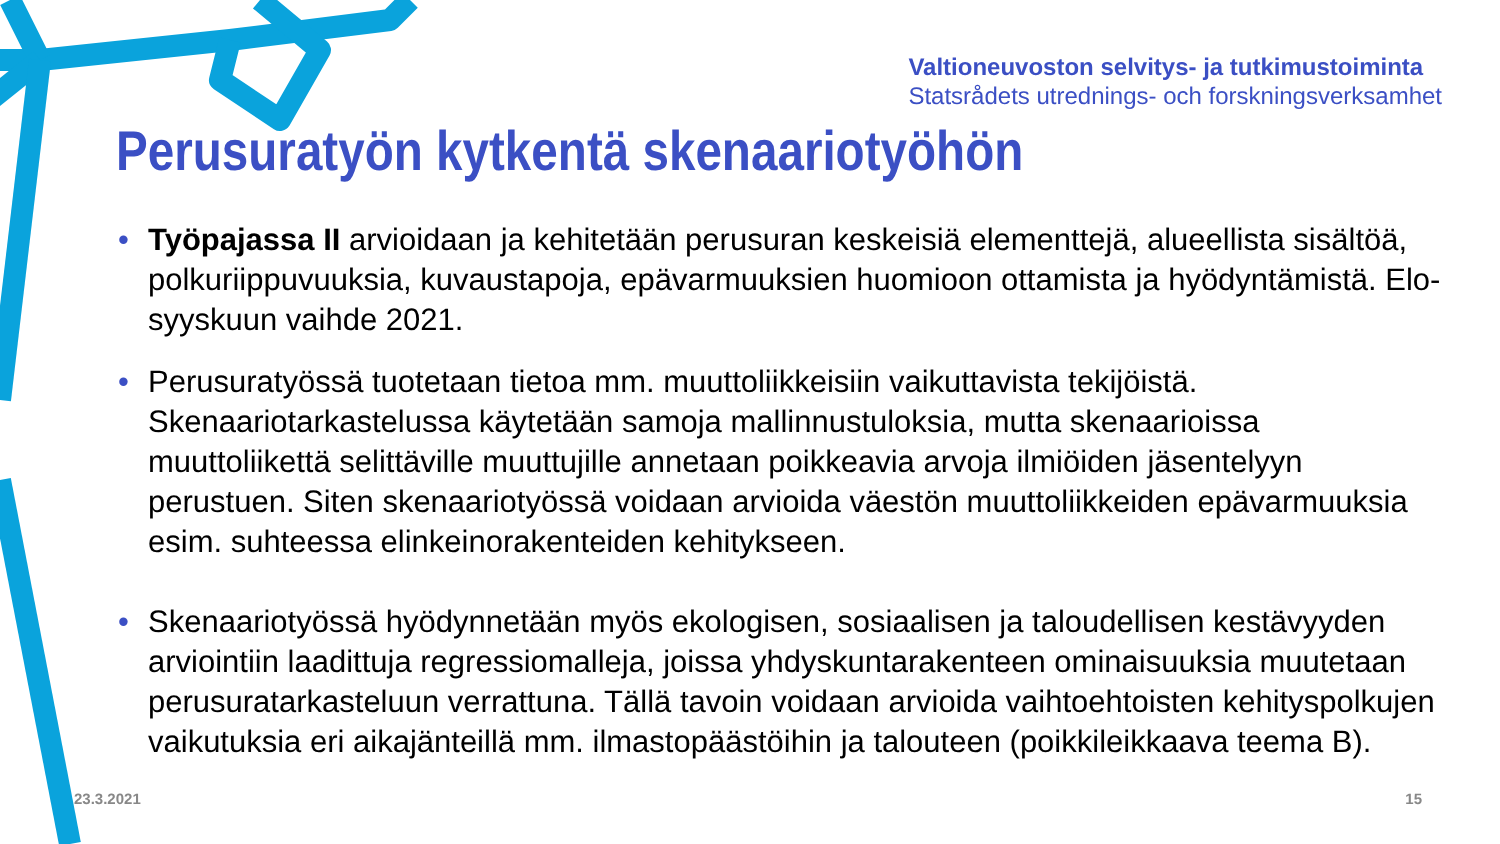Valtioneuvoston selvitys- ja tutkimustoiminta
Statsrådets utrednings- och forskningsverksamhet
Perusuratyön kytkentä skenaariotyöhön
• Työpajassa II arvioidaan ja kehitetään perusuran keskeisiä elementtejä, alueellista sisältöä, polkuriippuvuuksia, kuvaustapoja, epävarmuuksien huomioon ottamista ja hyödyntämistä. Elo-syyskuun vaihde 2021.
• Perusuratyössä tuotetaan tietoa mm. muuttoliikkeisiin vaikuttavista tekijöistä. Skenaariotarkastelussa käytetään samoja mallinnustuloksia, mutta skenaarioissa muuttoliikettä selittäville muuttujille annetaan poikkeavia arvoja ilmiöiden jäsentelyyn perustuen. Siten skenaariotyössä voidaan arvioida väestön muuttoliikkeiden epävarmuuksia esim. suhteessa elinkeinorakenteiden kehitykseen.
• Skenaariotyössä hyödynnetään myös ekologisen, sosiaalisen ja taloudellisen kestävyyden arviointiin laadittuja regressiomalleja, joissa yhdyskuntarakenteen ominaisuuksia muutetaan perusuratarkasteluun verrattuna. Tällä tavoin voidaan arvioida vaihtoehtoisten kehityspolkujen vaikutuksia eri aikajänteillä mm. ilmastopäästöihin ja talouteen (poikkileikkaava teema B).
23.3.2021 15